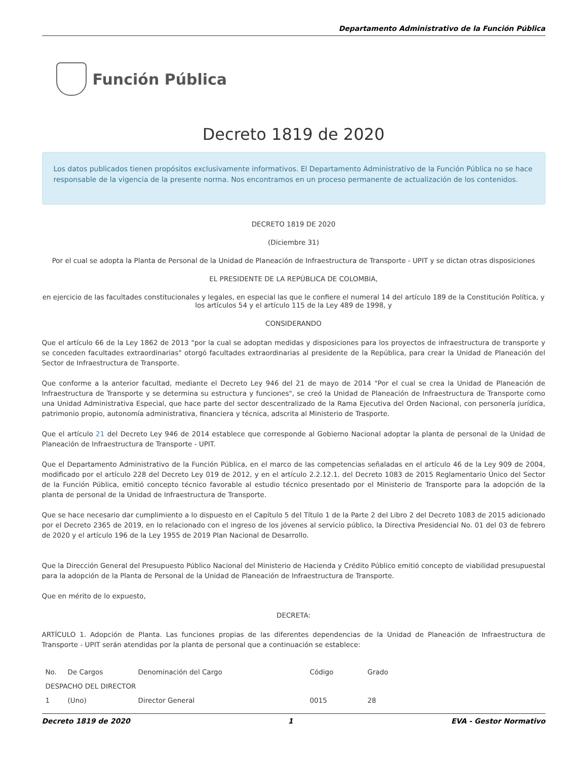Departamento Administrativo de la Función Pública
Función Pública
Decreto 1819 de 2020
Los datos publicados tienen propósitos exclusivamente informativos. El Departamento Administrativo de la Función Pública no se hace responsable de la vigencia de la presente norma. Nos encontramos en un proceso permanente de actualización de los contenidos.
DECRETO 1819 DE 2020
(Diciembre 31)
Por el cual se adopta la Planta de Personal de la Unidad de Planeación de Infraestructura de Transporte - UPIT y se dictan otras disposiciones
EL PRESIDENTE DE LA REPÚBLICA DE COLOMBIA,
en ejercicio de las facultades constitucionales y legales, en especial las que le confiere el numeral 14 del artículo 189 de la Constitución Política, y los artículos 54 y el artículo 115 de la Ley 489 de 1998, y
CONSIDERANDO
Que el artículo 66 de la Ley 1862 de 2013 "por la cual se adoptan medidas y disposiciones para los proyectos de infraestructura de transporte y se conceden facultades extraordinarias" otorgó facultades extraordinarias al presidente de la República, para crear la Unidad de Planeación del Sector de Infraestructura de Transporte.
Que conforme a la anterior facultad, mediante el Decreto Ley 946 del 21 de mayo de 2014 "Por el cual se crea la Unidad de Planeación de Infraestructura de Transporte y se determina su estructura y funciones", se creó la Unidad de Planeación de Infraestructura de Transporte como una Unidad Administrativa Especial, que hace parte del sector descentralizado de la Rama Ejecutiva del Orden Nacional, con personería jurídica, patrimonio propio, autonomía administrativa, financiera y técnica, adscrita al Ministerio de Trasporte.
Que el artículo 21 del Decreto Ley 946 de 2014 establece que corresponde al Gobierno Nacional adoptar la planta de personal de la Unidad de Planeación de Infraestructura de Transporte - UPIT.
Que el Departamento Administrativo de la Función Pública, en el marco de las competencias señaladas en el artículo 46 de la Ley 909 de 2004, modificado por el artículo 228 del Decreto Ley 019 de 2012, y en el artículo 2.2.12.1. del Decreto 1083 de 2015 Reglamentario Único del Sector de la Función Pública, emitió concepto técnico favorable al estudio técnico presentado por el Ministerio de Transporte para la adopción de la planta de personal de la Unidad de Infraestructura de Transporte.
Que se hace necesario dar cumplimiento a lo dispuesto en el Capítulo 5 del Título 1 de la Parte 2 del Libro 2 del Decreto 1083 de 2015 adicionado por el Decreto 2365 de 2019, en lo relacionado con el ingreso de los jóvenes al servicio público, la Directiva Presidencial No. 01 del 03 de febrero de 2020 y el artículo 196 de la Ley 1955 de 2019 Plan Nacional de Desarrollo.
Que la Dirección General del Presupuesto Público Nacional del Ministerio de Hacienda y Crédito Público emitió concepto de viabilidad presupuestal para la adopción de la Planta de Personal de la Unidad de Planeación de Infraestructura de Transporte.
Que en mérito de lo expuesto,
DECRETA:
ARTÍCULO 1. Adopción de Planta. Las funciones propias de las diferentes dependencias de la Unidad de Planeación de Infraestructura de Transporte - UPIT serán atendidas por la planta de personal que a continuación se establece:
| No. | De Cargos | Denominación del Cargo | Código | Grado |
| --- | --- | --- | --- | --- |
| DESPACHO DEL DIRECTOR | | | | |
| 1 | (Uno) | Director General | 0015 | 28 |
Decreto 1819 de 2020 1 EVA - Gestor Normativo